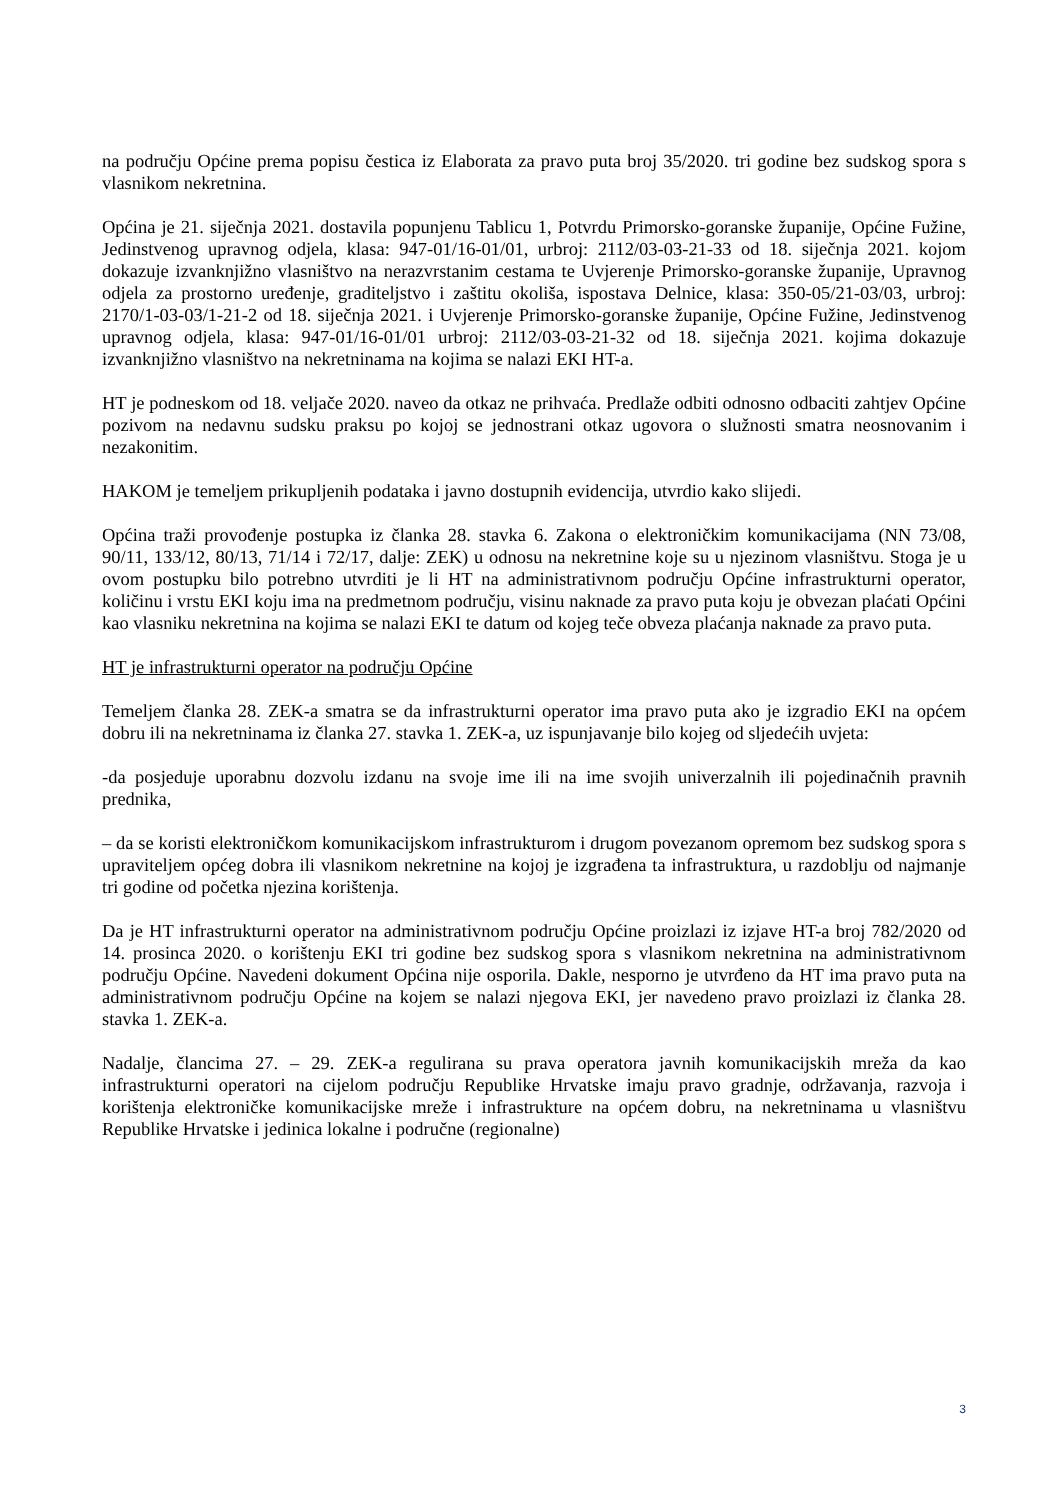na području Općine prema popisu čestica iz Elaborata za pravo puta broj 35/2020. tri godine bez sudskog spora s vlasnikom nekretnina.
Općina je 21. siječnja 2021. dostavila popunjenu Tablicu 1, Potvrdu Primorsko-goranske županije, Općine Fužine, Jedinstvenog upravnog odjela, klasa: 947-01/16-01/01, urbroj: 2112/03-03-21-33 od 18. siječnja 2021. kojom dokazuje izvanknjižno vlasništvo na nerazvrstanim cestama te Uvjerenje Primorsko-goranske županije, Upravnog odjela za prostorno uređenje, graditeljstvo i zaštitu okoliša, ispostava Delnice, klasa: 350-05/21-03/03, urbroj: 2170/1-03-03/1-21-2 od 18. siječnja 2021. i Uvjerenje Primorsko-goranske županije, Općine Fužine, Jedinstvenog upravnog odjela, klasa: 947-01/16-01/01 urbroj: 2112/03-03-21-32 od 18. siječnja 2021. kojima dokazuje izvanknjižno vlasništvo na nekretninama na kojima se nalazi EKI HT-a.
HT je podneskom od 18. veljače 2020. naveo da otkaz ne prihvaća. Predlaže odbiti odnosno odbaciti zahtjev Općine pozivom na nedavnu sudsku praksu po kojoj se jednostrani otkaz ugovora o služnosti smatra neosnovanim i nezakonitim.
HAKOM je temeljem prikupljenih podataka i javno dostupnih evidencija, utvrdio kako slijedi.
Općina traži provođenje postupka iz članka 28. stavka 6. Zakona o elektroničkim komunikacijama (NN 73/08, 90/11, 133/12, 80/13, 71/14 i 72/17, dalje: ZEK) u odnosu na nekretnine koje su u njezinom vlasništvu. Stoga je u ovom postupku bilo potrebno utvrditi je li HT na administrativnom području Općine infrastrukturni operator, količinu i vrstu EKI koju ima na predmetnom području, visinu naknade za pravo puta koju je obvezan plaćati Općini kao vlasniku nekretnina na kojima se nalazi EKI te datum od kojeg teče obveza plaćanja naknade za pravo puta.
HT je infrastrukturni operator na području Općine
Temeljem članka 28. ZEK-a smatra se da infrastrukturni operator ima pravo puta ako je izgradio EKI na općem dobru ili na nekretninama iz članka 27. stavka 1. ZEK-a, uz ispunjavanje bilo kojeg od sljedećih uvjeta:
-da posjeduje uporabnu dozvolu izdanu na svoje ime ili na ime svojih univerzalnih ili pojedinačnih pravnih prednika,
– da se koristi elektroničkom komunikacijskom infrastrukturom i drugom povezanom opremom bez sudskog spora s upraviteljem općeg dobra ili vlasnikom nekretnine na kojoj je izgrađena ta infrastruktura, u razdoblju od najmanje tri godine od početka njezina korištenja.
Da je HT infrastrukturni operator na administrativnom području Općine proizlazi iz izjave HT-a broj 782/2020 od 14. prosinca 2020. o korištenju EKI tri godine bez sudskog spora s vlasnikom nekretnina na administrativnom području Općine. Navedeni dokument Općina nije osporila. Dakle, nesporno je utvrđeno da HT ima pravo puta na administrativnom području Općine na kojem se nalazi njegova EKI, jer navedeno pravo proizlazi iz članka 28. stavka 1. ZEK-a.
Nadalje, člancima 27. – 29. ZEK-a regulirana su prava operatora javnih komunikacijskih mreža da kao infrastrukturni operatori na cijelom području Republike Hrvatske imaju pravo gradnje, održavanja, razvoja i korištenja elektroničke komunikacijske mreže i infrastrukture na općem dobru, na nekretninama u vlasništvu Republike Hrvatske i jedinica lokalne i područne (regionalne)
3